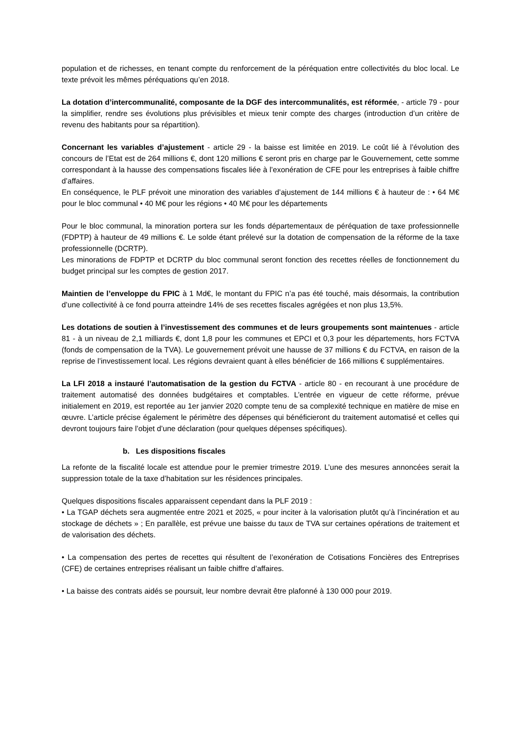population et de richesses, en tenant compte du renforcement de la péréquation entre collectivités du bloc local. Le texte prévoit les mêmes péréquations qu’en 2018.
La dotation d’intercommunalité, composante de la DGF des intercommunalités, est réformée, - article 79 - pour la simplifier, rendre ses évolutions plus prévisibles et mieux tenir compte des charges (introduction d’un critère de revenu des habitants pour sa répartition).
Concernant les variables d’ajustement - article 29 - la baisse est limitée en 2019. Le coût lié à l’évolution des concours de l’Etat est de 264 millions €, dont 120 millions € seront pris en charge par le Gouvernement, cette somme correspondant à la hausse des compensations fiscales liée à l’exonération de CFE pour les entreprises à faible chiffre d’affaires.
En conséquence, le PLF prévoit une minoration des variables d’ajustement de 144 millions € à hauteur de : • 64 M€ pour le bloc communal • 40 M€ pour les régions • 40 M€ pour les départements
Pour le bloc communal, la minoration portera sur les fonds départementaux de péréquation de taxe professionnelle (FDPTP) à hauteur de 49 millions €. Le solde étant prélevé sur la dotation de compensation de la réforme de la taxe professionnelle (DCRTP).
Les minorations de FDPTP et DCRTP du bloc communal seront fonction des recettes réelles de fonctionnement du budget principal sur les comptes de gestion 2017.
Maintien de l’enveloppe du FPIC à 1 Md€, le montant du FPIC n’a pas été touché, mais désormais, la contribution d’une collectivité à ce fond pourra atteindre 14% de ses recettes fiscales agrégées et non plus 13,5%.
Les dotations de soutien à l’investissement des communes et de leurs groupements sont maintenues - article 81 - à un niveau de 2,1 milliards €, dont 1,8 pour les communes et EPCI et 0,3 pour les départements, hors FCTVA (fonds de compensation de la TVA). Le gouvernement prévoit une hausse de 37 millions € du FCTVA, en raison de la reprise de l’investissement local. Les régions devraient quant à elles bénéficier de 166 millions € supplémentaires.
La LFI 2018 a instauré l’automatisation de la gestion du FCTVA - article 80 - en recourant à une procédure de traitement automatisé des données budgétaires et comptables. L’entrée en vigueur de cette réforme, prévue initialement en 2019, est reportée au 1er janvier 2020 compte tenu de sa complexité technique en matière de mise en œuvre. L’article précise également le périmètre des dépenses qui bénéficieront du traitement automatisé et celles qui devront toujours faire l’objet d’une déclaration (pour quelques dépenses spécifiques).
b. Les dispositions fiscales
La refonte de la fiscalité locale est attendue pour le premier trimestre 2019. L’une des mesures annoncées serait la suppression totale de la taxe d’habitation sur les résidences principales.
Quelques dispositions fiscales apparaissent cependant dans la PLF 2019 :
• La TGAP déchets sera augmentée entre 2021 et 2025, « pour inciter à la valorisation plutôt qu’à l’incinération et au stockage de déchets » ; En parallèle, est prévue une baisse du taux de TVA sur certaines opérations de traitement et de valorisation des déchets.
• La compensation des pertes de recettes qui résultent de l’exonération de Cotisations Foncières des Entreprises (CFE) de certaines entreprises réalisant un faible chiffre d’affaires.
• La baisse des contrats aidés se poursuit, leur nombre devrait être plafonné à 130 000 pour 2019.